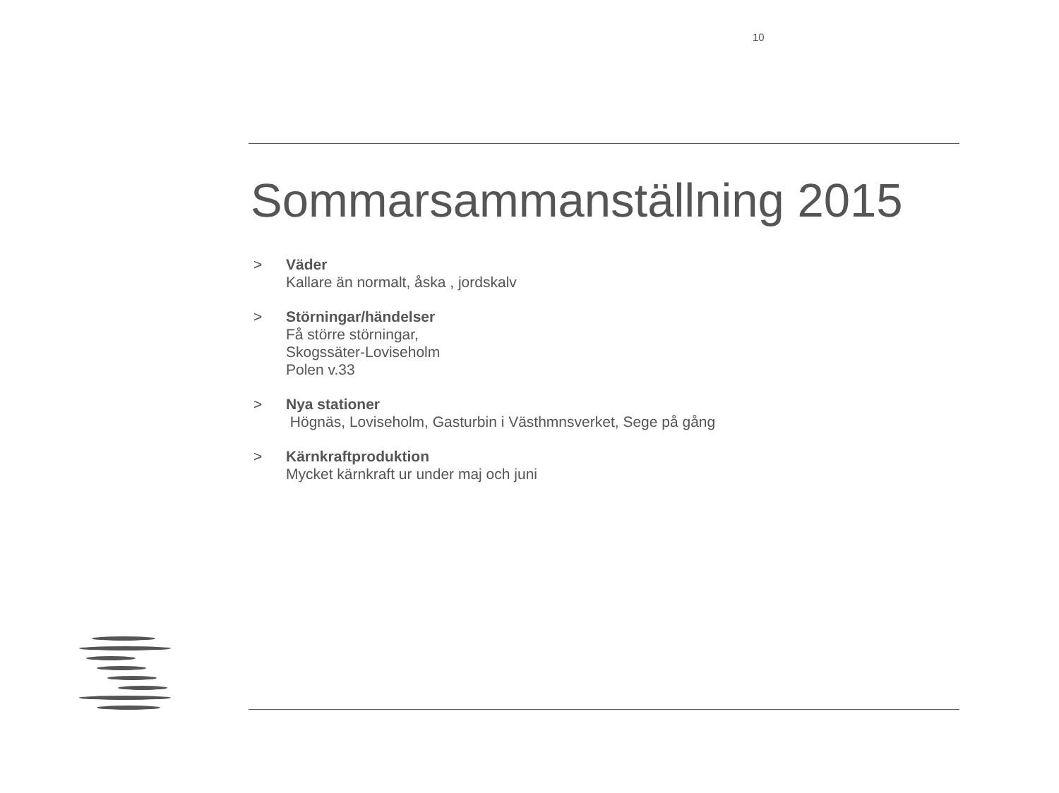10
Sommarsammanställning 2015
> Väder
Kallare än normalt, åska , jordskalv
> Störningar/händelser
Få större störningar,
Skogssäter-Loviseholm
Polen v.33
> Nya stationer
Högnäs, Loviseholm, Gasturbin i Västhmnsverket, Sege på gång
> Kärnkraftproduktion
Mycket kärnkraft ur under maj och juni